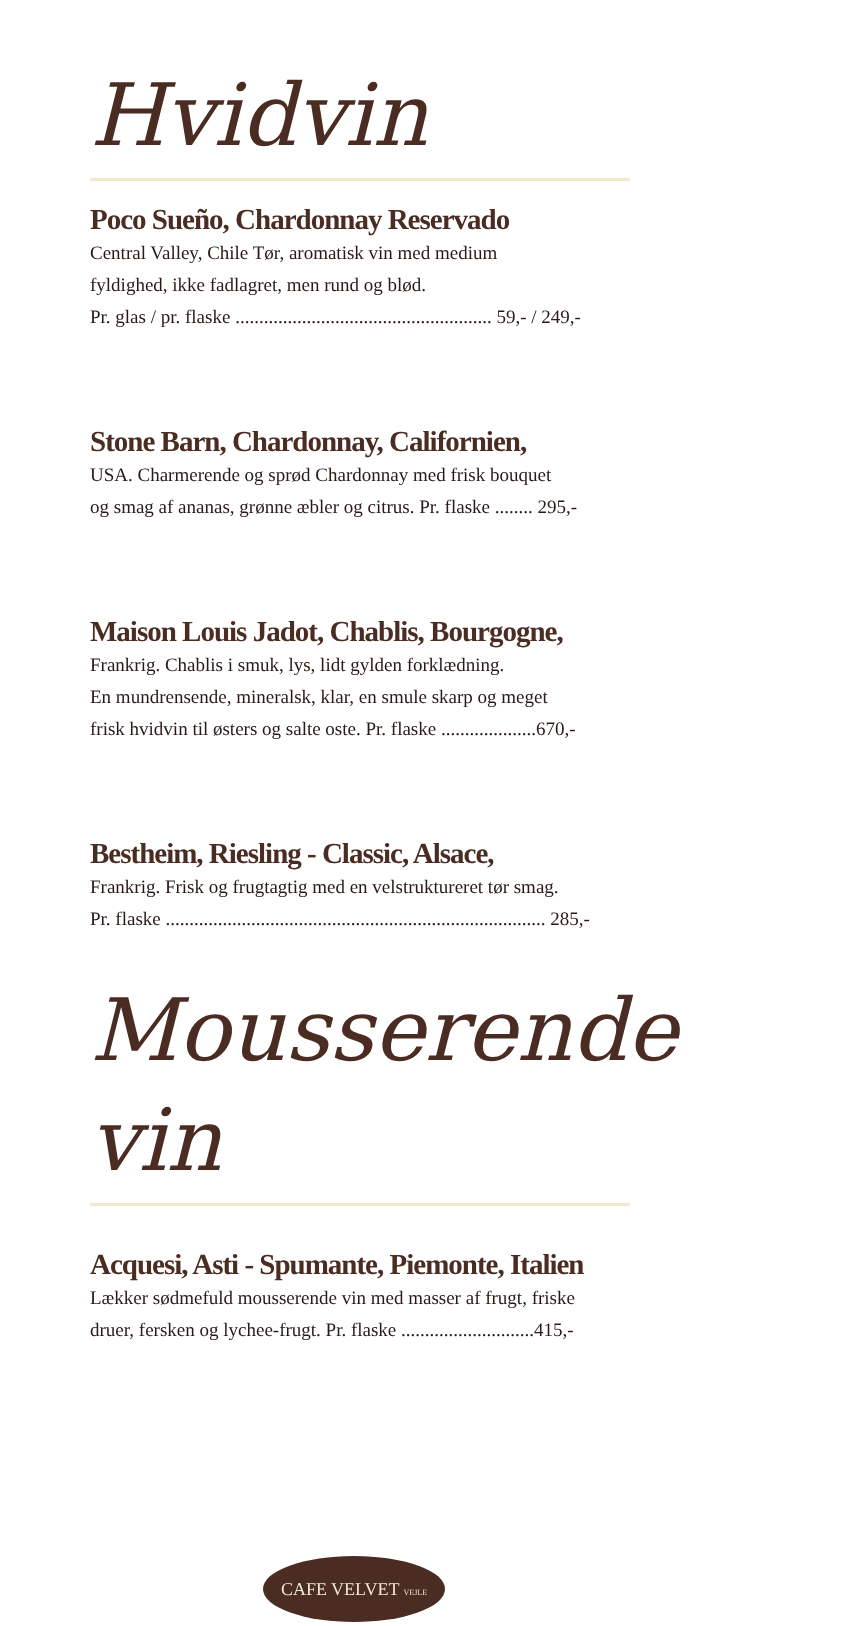Hvidvin
Poco Sueño, Chardonnay Reservado
Central Valley, Chile Tør, aromatisk vin med medium
fyldighed, ikke fadlagret, men rund og blød.
Pr. glas / pr. flaske ...................................................... 59,- / 249,-
Stone Barn, Chardonnay, Californien,
USA. Charmerende og sprød Chardonnay med frisk bouquet
og smag af ananas, grønne æbler og citrus. Pr. flaske ........ 295,-
Maison Louis Jadot, Chablis, Bourgogne,
Frankrig. Chablis i smuk, lys, lidt gylden forklædning.
En mundrensende, mineralsk, klar, en smule skarp og meget
frisk hvidvin til østers og salte oste. Pr. flaske ....................670,-
Bestheim, Riesling - Classic, Alsace,
Frankrig. Frisk og frugtagtig med en velstruktureret tør smag.
Pr. flaske ................................................................................ 285,-
Mousserende vin
Acquesi, Asti - Spumante, Piemonte, Italien
Lækker sødmefuld mousserende vin med masser af frugt, friske
druer, fersken og lychee-frugt. Pr. flaske ............................415,-
CAFE VELVET VEJLE